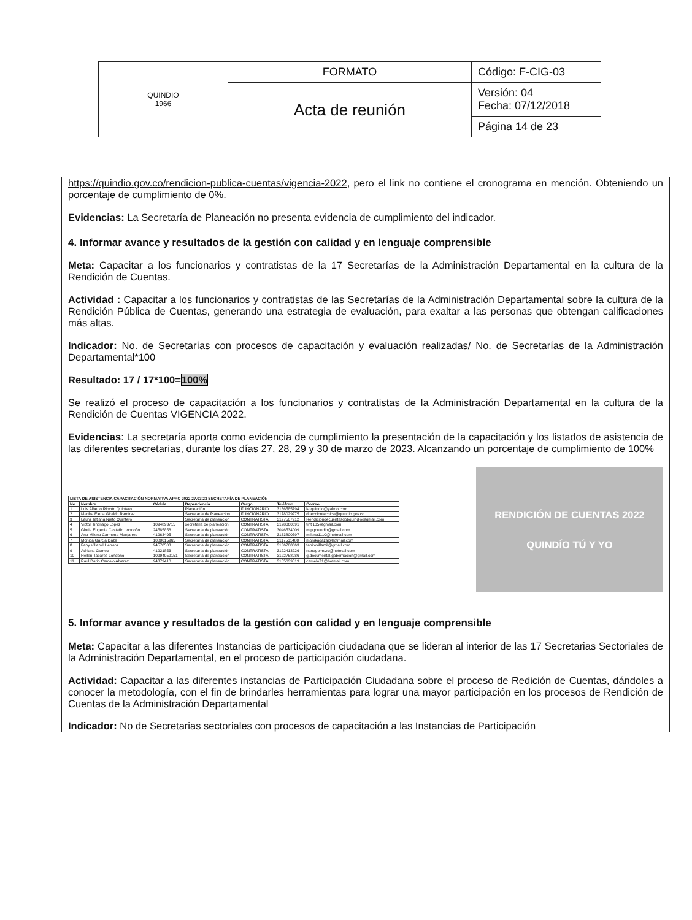| QUINDIO 1966 | FORMATO | Código: F-CIG-03 |
| | Acta de reunión | Versión: 04 Fecha: 07/12/2018 |
| | | Página 14 de 23 |
https://quindio.gov.co/rendicion-publica-cuentas/vigencia-2022, pero el link no contiene el cronograma en mención. Obteniendo un porcentaje de cumplimiento de 0%.
Evidencias: La Secretaría de Planeación no presenta evidencia de cumplimiento del indicador.
4. Informar avance y resultados de la gestión con calidad y en lenguaje comprensible
Meta: Capacitar a los funcionarios y contratistas de la 17 Secretarías de la Administración Departamental en la cultura de la Rendición de Cuentas.
Actividad : Capacitar a los funcionarios y contratistas de las Secretarías de la Administración Departamental sobre la cultura de la Rendición Pública de Cuentas, generando una estrategia de evaluación, para exaltar a las personas que obtengan calificaciones más altas.
Indicador: No. de Secretarías con procesos de capacitación y evaluación realizadas/ No. de Secretarías de la Administración Departamental*100
Resultado: 17 / 17*100=100%
Se realizó el proceso de capacitación a los funcionarios y contratistas de la Administración Departamental en la cultura de la Rendición de Cuentas VIGENCIA 2022.
Evidencias: La secretaría aporta como evidencia de cumplimiento la presentación de la capacitación y los listados de asistencia de las diferentes secretarias, durante los días 27, 28, 29 y 30 de marzo de 2023. Alcanzando un porcentaje de cumplimiento de 100%
| LISTA DE ASISTENCIA CAPACITACIÓN NORMATIVA APRC 2022 27.03.23 SECRETARÍA DE PLANEACIÓN | | | | | | |
| --- | --- | --- | --- | --- | --- | --- |
| No. | Nombre | Cédula | Dependencia | Cargo | Teléfono | Correo |
| 1 | Luis Alberto Rincón Quintero | | Planeación | FUNCIONARIO | 3136585794 | larquindio@yahoo.com |
| 2 | Martha Elena Giraldo Ramírez | | Secretaría de Planeacion | FUNCIONARIO | 3178029275 | direcciontecnica@quindio.gov.co |
| 3 | Laura Tatiana Nieto Quintero | | Secretaría de planeación | CONTRATISTA | 3127507912 | Rendiciondecuentasgobquindio@gmail.com |
| 4 | Victor Tintinago Lopez | 1094893715 | secretaria de planeación | CONTRATISTA | 3128060691 | tinti105@gmail.com |
| 5 | Gloria Eugenia Castaño Londoño | 24585858 | Secretaría de planeación | CONTRATISTA | 3046534009 | mipgquindio@gmail.com |
| 6 | Ana Milena Carmona Manjarres | 41963495 | Secretaría de planeación | CONTRATISTA | 3163800797 | milena1110@hotmail.com |
| 7 | Monica Garcia Daza | 1088015965 | Secretaría de planeación | CONTRATISTA | 3117561480 | monikadaza@hotmail.com |
| 8 | Fany Villamil Herrera | 24578503 | Secretaría de planeación | CONTRATISTA | 3136788663 | fanitovillamil@gmail.com |
| 9 | Adriana Gomez | 41921853 | Secretaría de planeación | CONTRATISTA | 3122413226 | nanagomezo@hotmail.com |
| 10 | Hellen Tabares Londoño | 10994959151 | Secretaría de planeación | CONTRATISTA | 3122758986 | g.documental.gobernacion@gmail.com |
| 11 | Raul Dario Camelo Alvarez | 94379410 | Secretaría de planeación | CONTRATISTA | 3155639519 | camelo71@hotmail.com |
RENDICIÓN DE CUENTAS 2022
QUINDÍO TÚ Y YO
5. Informar avance y resultados de la gestión con calidad y en lenguaje comprensible
Meta: Capacitar a las diferentes Instancias de participación ciudadana que se lideran al interior de las 17 Secretarias Sectoriales de la Administración Departamental, en el proceso de participación ciudadana.
Actividad: Capacitar a las diferentes instancias de Participación Ciudadana sobre el proceso de Redición de Cuentas, dándoles a conocer la metodología, con el fin de brindarles herramientas para lograr una mayor participación en los procesos de Rendición de Cuentas de la Administración Departamental
Indicador: No de Secretarias sectoriales con procesos de capacitación a las Instancias de Participación